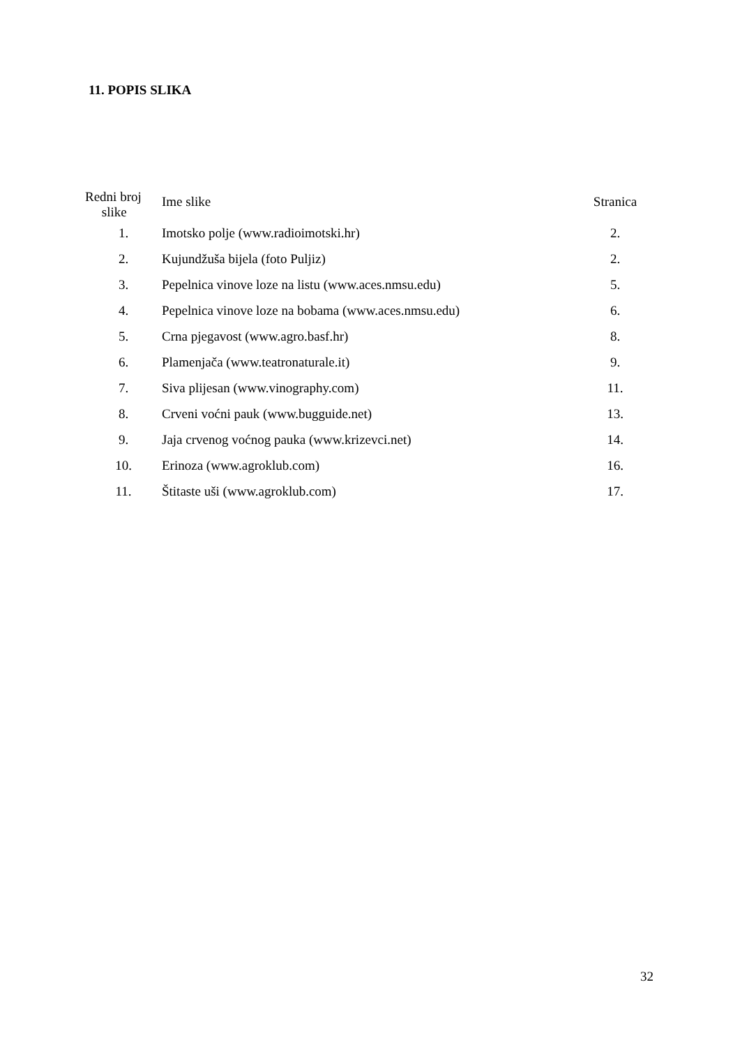11. POPIS SLIKA
| Redni broj slike | Ime slike | Stranica |
| --- | --- | --- |
| 1. | Imotsko polje (www.radioimotski.hr) | 2. |
| 2. | Kujundžuša bijela (foto Puljiz) | 2. |
| 3. | Pepelnica vinove loze na listu (www.aces.nmsu.edu) | 5. |
| 4. | Pepelnica vinove loze na bobama (www.aces.nmsu.edu) | 6. |
| 5. | Crna pjegavost (www.agro.basf.hr) | 8. |
| 6. | Plamenjača (www.teatronaturale.it) | 9. |
| 7. | Siva plijesan (www.vinography.com) | 11. |
| 8. | Crveni voćni pauk (www.bugguide.net) | 13. |
| 9. | Jaja crvenog voćnog pauka (www.krizevci.net) | 14. |
| 10. | Erinoza (www.agroklub.com) | 16. |
| 11. | Štitaste uši (www.agroklub.com) | 17. |
32